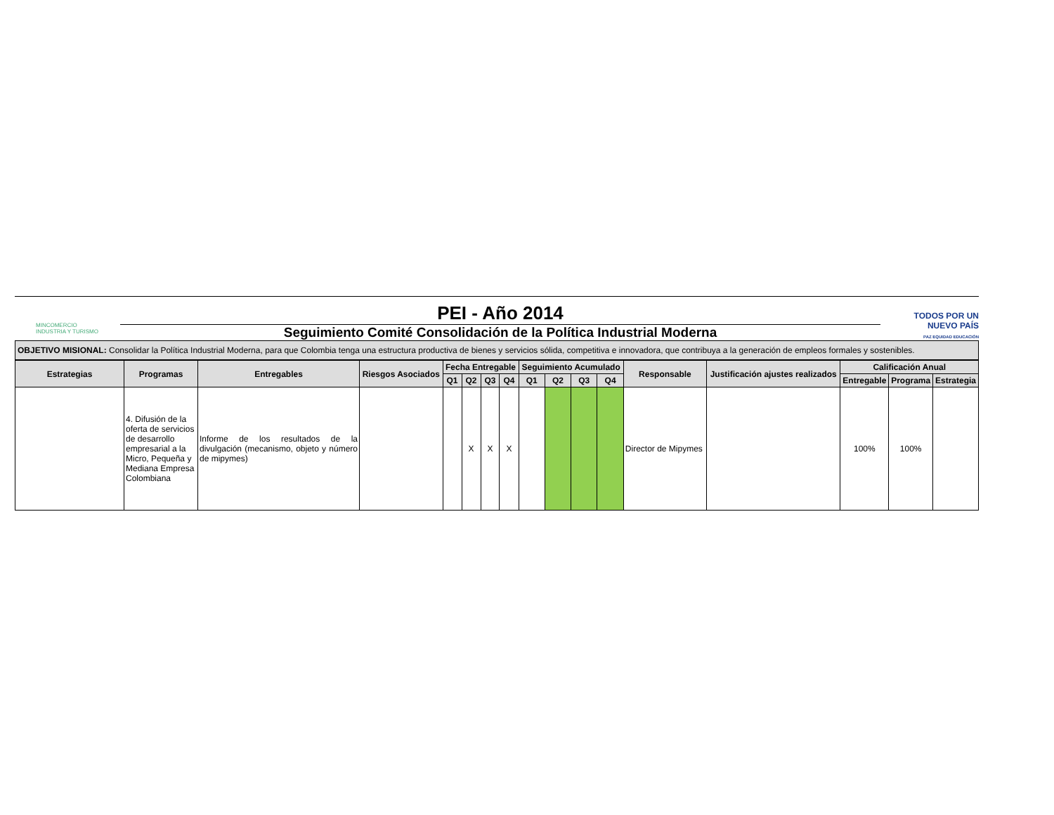MINCOMERCIO
INDUSTRIA Y TURISMO
PEI - Año 2014
Seguimiento Comité Consolidación de la Política Industrial Moderna
TODOS POR UN
NUEVO PAÍS
PAZ EQUIDAD EDUCACIÓN
OBJETIVO MISIONAL: Consolidar la Política Industrial Moderna, para que Colombia tenga una estructura productiva de bienes y servicios sólida, competitiva e innovadora, que contribuya a la generación de empleos formales y sostenibles.
| Estrategias | Programas | Entregables | Riesgos Asociados | Fecha Entregable | | | | Seguimiento Acumulado | | | | Responsable | Justificación ajustes realizados | Calificación Anual | | |
| --- | --- | --- | --- | --- | --- | --- | --- | --- | --- | --- | --- | --- | --- | --- | --- | --- |
| | | | | Q1 | Q2 | Q3 | Q4 | Q1 | Q2 | Q3 | Q4 | | | Entregable | Programa | Estrategia |
| | 4. Difusión de la oferta de servicios de desarrollo empresarial a la Micro, Pequeña y Mediana Empresa Colombiana | Informe de los resultados de la divulgación (mecanismo, objeto y número de mipymes) | | | X | X | X | | | | | Director de Mipymes | | 100% | 100% | |